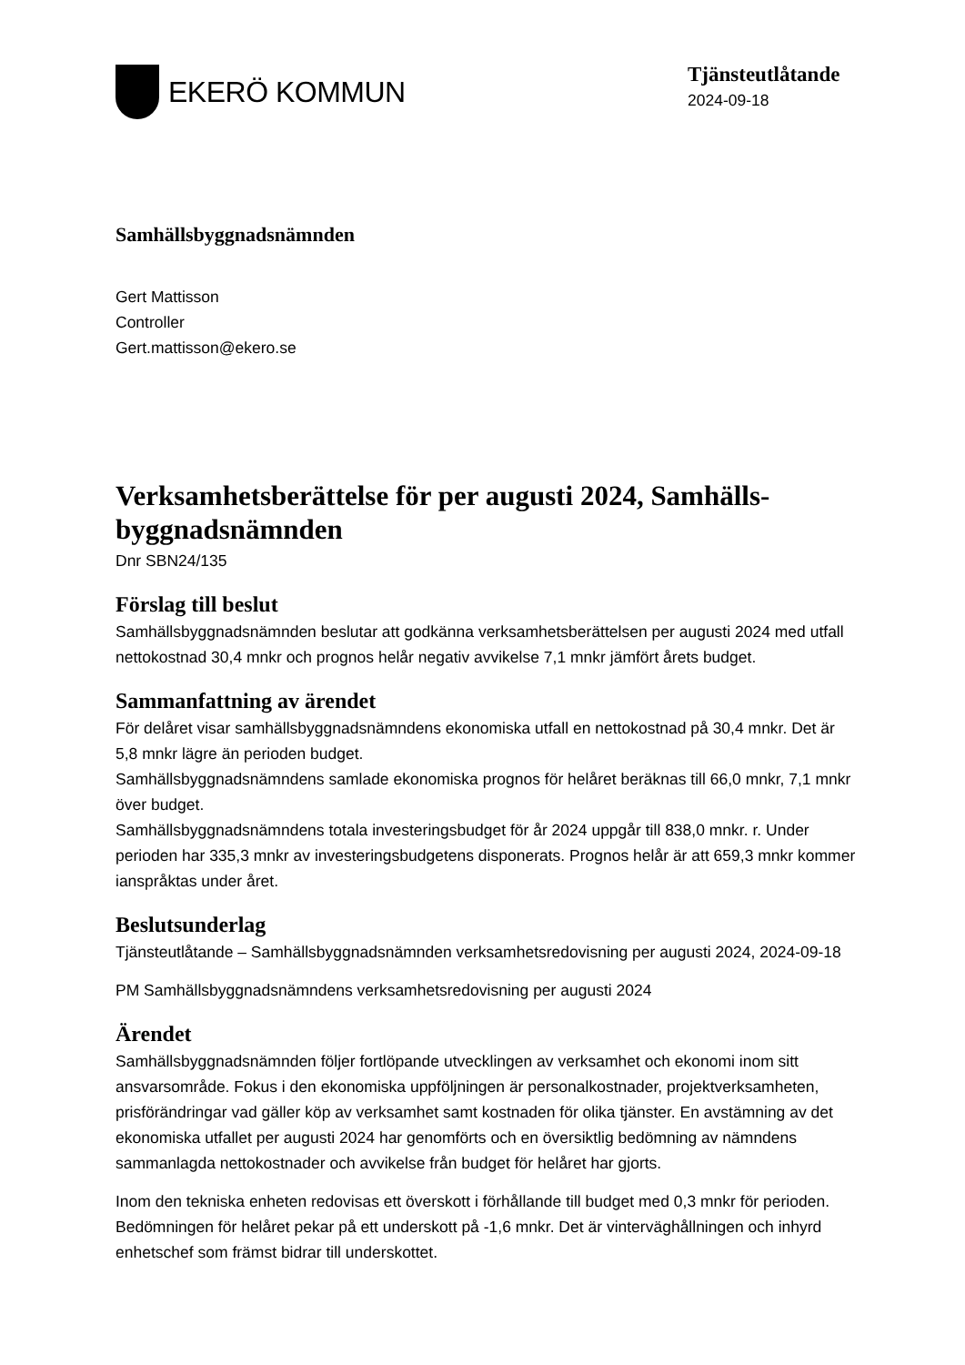EKERÖ KOMMUN
Tjänsteutlåtande
2024-09-18
Samhällsbyggnadsnämnden
Gert Mattisson
Controller
Gert.mattisson@ekero.se
Verksamhetsberättelse för per augusti 2024, Samhälls-byggnadsnämnden
Dnr SBN24/135
Förslag till beslut
Samhällsbyggnadsnämnden beslutar att godkänna verksamhetsberättelsen per augusti 2024 med utfall nettokostnad 30,4 mnkr och prognos helår negativ avvikelse 7,1 mnkr jämfört årets budget.
Sammanfattning av ärendet
För delåret visar samhällsbyggnadsnämndens ekonomiska utfall en nettokostnad på 30,4 mnkr. Det är 5,8 mnkr lägre än perioden budget.
Samhällsbyggnadsnämndens samlade ekonomiska prognos för helåret beräknas till 66,0 mnkr, 7,1 mnkr över budget.
Samhällsbyggnadsnämndens totala investeringsbudget för år 2024 uppgår till 838,0 mnkr. r. Under perioden har 335,3 mnkr av investeringsbudgetens disponerats. Prognos helår är att 659,3 mnkr kommer ianspråktas under året.
Beslutsunderlag
Tjänsteutlåtande – Samhällsbyggnadsnämnden verksamhetsredovisning per augusti 2024, 2024-09-18
PM Samhällsbyggnadsnämndens verksamhetsredovisning per augusti 2024
Ärendet
Samhällsbyggnadsnämnden följer fortlöpande utvecklingen av verksamhet och ekonomi inom sitt ansvarsområde. Fokus i den ekonomiska uppföljningen är personalkostnader, projektverksamheten, prisförändringar vad gäller köp av verksamhet samt kostnaden för olika tjänster. En avstämning av det ekonomiska utfallet per augusti 2024 har genomförts och en översiktlig bedömning av nämndens sammanlagda nettokostnader och avvikelse från budget för helåret har gjorts.
Inom den tekniska enheten redovisas ett överskott i förhållande till budget med 0,3 mnkr för perioden. Bedömningen för helåret pekar på ett underskott på -1,6 mnkr. Det är vinterväghållningen och inhyrd enhetschef som främst bidrar till underskottet.